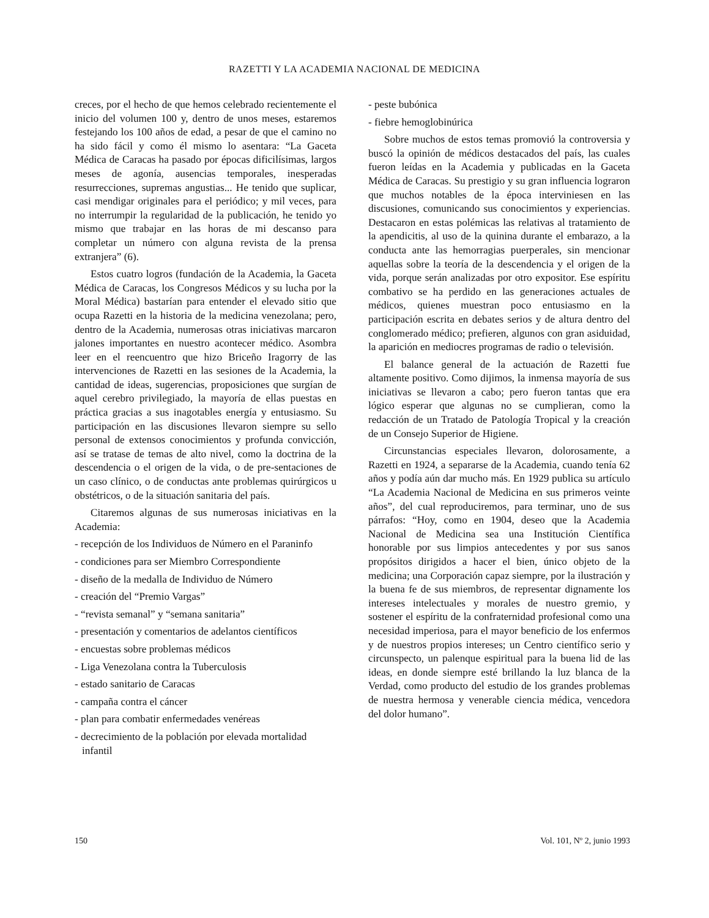RAZETTI Y LA ACADEMIA NACIONAL DE MEDICINA
creces, por el hecho de que hemos celebrado recientemente el inicio del volumen 100 y, dentro de unos meses, estaremos festejando los 100 años de edad, a pesar de que el camino no ha sido fácil y como él mismo lo asentara: “La Gaceta Médica de Caracas ha pasado por épocas dificilísimas, largos meses de agonía, ausencias temporales, inesperadas resurrecciones, supremas angustias... He tenido que suplicar, casi mendigar originales para el periódico; y mil veces, para no interrumpir la regularidad de la publicación, he tenido yo mismo que trabajar en las horas de mi descanso para completar un número con alguna revista de la prensa extranjera” (6).
Estos cuatro logros (fundación de la Academia, la Gaceta Médica de Caracas, los Congresos Médicos y su lucha por la Moral Médica) bastarían para entender el elevado sitio que ocupa Razetti en la historia de la medicina venezolana; pero, dentro de la Academia, numerosas otras iniciativas marcaron jalones importantes en nuestro acontecer médico. Asombra leer en el reencuentro que hizo Briceño Iragorry de las intervenciones de Razetti en las sesiones de la Academia, la cantidad de ideas, sugerencias, proposiciones que surgían de aquel cerebro privilegiado, la mayoría de ellas puestas en práctica gracias a sus inagotables energía y entusiasmo. Su participación en las discusiones llevaron siempre su sello personal de extensos conocimientos y profunda convicción, así se tratase de temas de alto nivel, como la doctrina de la descendencia o el origen de la vida, o de pre-sentaciones de un caso clínico, o de conductas ante problemas quirúrgicos u obstétricos, o de la situación sanitaria del país.
Citaremos algunas de sus numerosas iniciativas en la Academia:
- recepción de los Individuos de Número en el Paraninfo
- condiciones para ser Miembro Correspondiente
- diseño de la medalla de Individuo de Número
- creación del “Premio Vargas”
- “revista semanal” y “semana sanitaria”
- presentación y comentarios de adelantos científicos
- encuestas sobre problemas médicos
- Liga Venezolana contra la Tuberculosis
- estado sanitario de Caracas
- campaña contra el cáncer
- plan para combatir enfermedades venéreas
- decrecimiento de la población por elevada mortalidad infantil
- peste bubónica
- fiebre hemoglobinúrica
Sobre muchos de estos temas promovió la controversia y buscó la opinión de médicos destacados del país, las cuales fueron leídas en la Academia y publicadas en la Gaceta Médica de Caracas. Su prestigio y su gran influencia lograron que muchos notables de la época interviniesen en las discusiones, comunicando sus conocimientos y experiencias. Destacaron en estas polémicas las relativas al tratamiento de la apendicitis, al uso de la quinina durante el embarazo, a la conducta ante las hemorragias puerperales, sin mencionar aquellas sobre la teoría de la descendencia y el origen de la vida, porque serán analizadas por otro expositor. Ese espíritu combativo se ha perdido en las generaciones actuales de médicos, quienes muestran poco entusiasmo en la participación escrita en debates serios y de altura dentro del conglomerado médico; prefieren, algunos con gran asiduidad, la aparición en mediocres programas de radio o televisión.
El balance general de la actuación de Razetti fue altamente positivo. Como dijimos, la inmensa mayoría de sus iniciativas se llevaron a cabo; pero fueron tantas que era lógico esperar que algunas no se cumplieran, como la redacción de un Tratado de Patología Tropical y la creación de un Consejo Superior de Higiene.
Circunstancias especiales llevaron, dolorosamente, a Razetti en 1924, a separarse de la Academia, cuando tenía 62 años y podía aún dar mucho más. En 1929 publica su artículo “La Academia Nacional de Medicina en sus primeros veinte años”, del cual reproduciremos, para terminar, uno de sus párrafos: “Hoy, como en 1904, deseo que la Academia Nacional de Medicina sea una Institución Científica honorable por sus limpios antecedentes y por sus sanos propósitos dirigidos a hacer el bien, único objeto de la medicina; una Corporación capaz siempre, por la ilustración y la buena fe de sus miembros, de representar dignamente los intereses intelectuales y morales de nuestro gremio, y sostener el espíritu de la confraternidad profesional como una necesidad imperiosa, para el mayor beneficio de los enfermos y de nuestros propios intereses; un Centro científico serio y circunspecto, un palenque espiritual para la buena lid de las ideas, en donde siempre esté brillando la luz blanca de la Verdad, como producto del estudio de los grandes problemas de nuestra hermosa y venerable ciencia médica, vencedora del dolor humano”.
150 Vol. 101, Nº 2, junio 1993